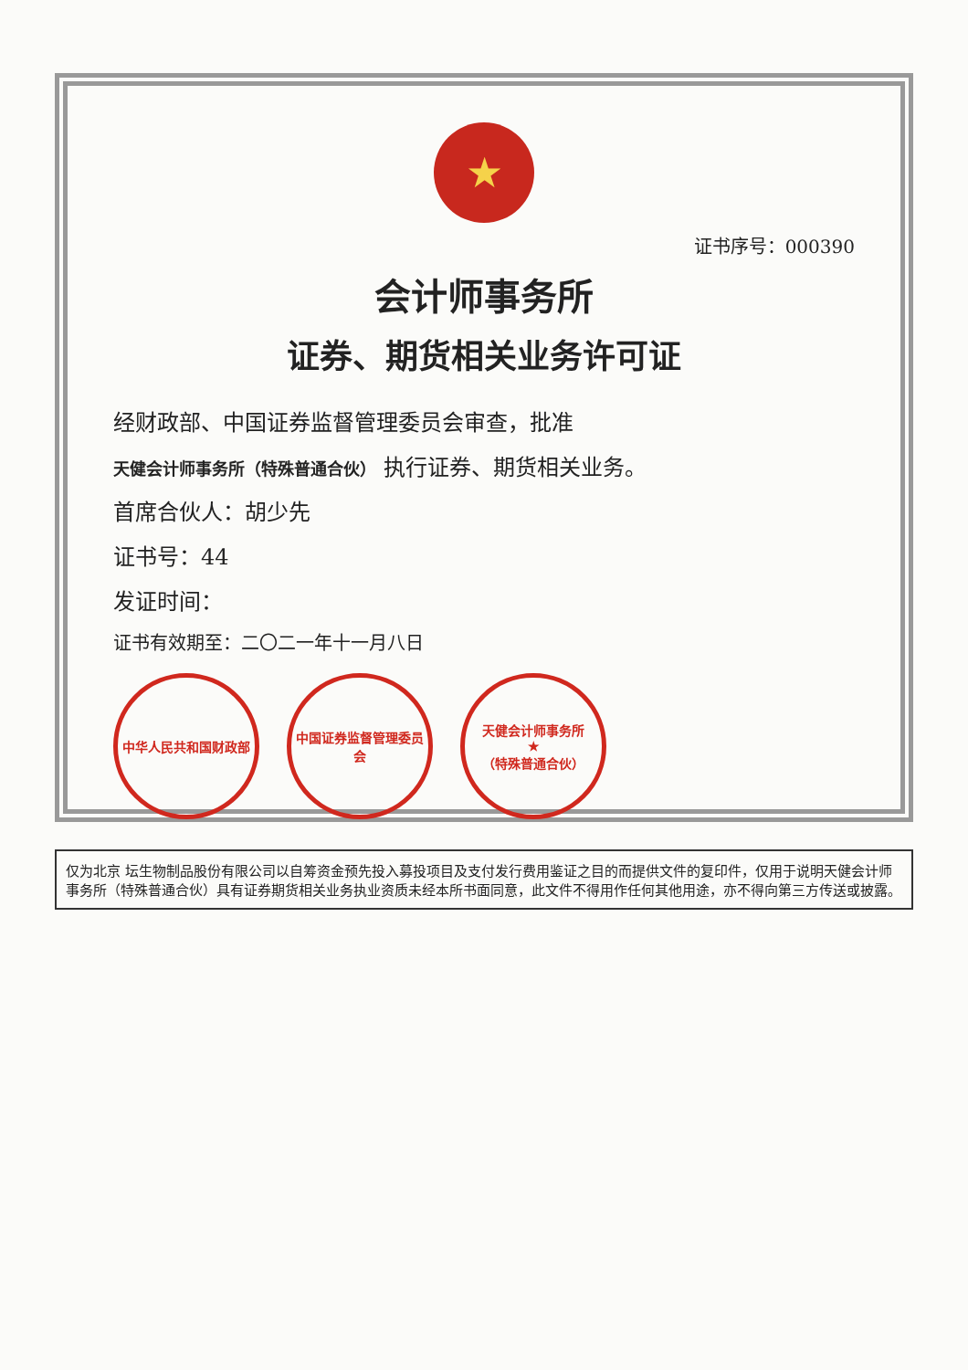★
证书序号：000390
会计师事务所
证券、期货相关业务许可证
经财政部、中国证券监督管理委员会审查，批准
天健会计师事务所（特殊普通合伙） 执行证券、期货相关业务。
首席合伙人：胡少先
证书号：44
发证时间：
证书有效期至：二〇二一年十一月八日
中华人民共和国财政部 中国证券监督管理委员会
天健会计师事务所
★
（特殊普通合伙）
仅为北京 坛生物制品股份有限公司以自筹资金预先投入募投项目及支付发行费用鉴证之目的而提供文件的复印件，仅用于说明天健会计师事务所（特殊普通合伙）具有证券期货相关业务执业资质未经本所书面同意，此文件不得用作任何其他用途，亦不得向第三方传送或披露。